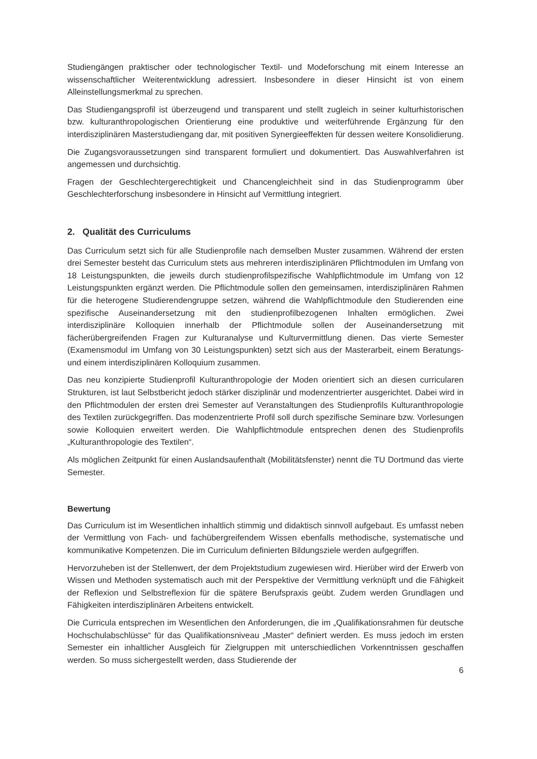Studiengängen praktischer oder technologischer Textil- und Modeforschung mit einem Interesse an wissenschaftlicher Weiterentwicklung adressiert. Insbesondere in dieser Hinsicht ist von einem Alleinstellungsmerkmal zu sprechen.
Das Studiengangsprofil ist überzeugend und transparent und stellt zugleich in seiner kulturhistorischen bzw. kulturanthropologischen Orientierung eine produktive und weiterführende Ergänzung für den interdisziplinären Masterstudiengang dar, mit positiven Synergieeffekten für dessen weitere Konsolidierung.
Die Zugangsvoraussetzungen sind transparent formuliert und dokumentiert. Das Auswahlverfahren ist angemessen und durchsichtig.
Fragen der Geschlechtergerechtigkeit und Chancengleichheit sind in das Studienprogramm über Geschlechterforschung insbesondere in Hinsicht auf Vermittlung integriert.
2. Qualität des Curriculums
Das Curriculum setzt sich für alle Studienprofile nach demselben Muster zusammen. Während der ersten drei Semester besteht das Curriculum stets aus mehreren interdisziplinären Pflichtmodulen im Umfang von 18 Leistungspunkten, die jeweils durch studienprofilspezifische Wahlpflichtmodule im Umfang von 12 Leistungspunkten ergänzt werden. Die Pflichtmodule sollen den gemeinsamen, interdisziplinären Rahmen für die heterogene Studierendengruppe setzen, während die Wahlpflichtmodule den Studierenden eine spezifische Auseinandersetzung mit den studienprofilbezogenen Inhalten ermöglichen. Zwei interdisziplinäre Kolloquien innerhalb der Pflichtmodule sollen der Auseinandersetzung mit fächerübergreifenden Fragen zur Kulturanalyse und Kulturvermittlung dienen. Das vierte Semester (Examensmodul im Umfang von 30 Leistungspunkten) setzt sich aus der Masterarbeit, einem Beratungs- und einem interdisziplinären Kolloquium zusammen.
Das neu konzipierte Studienprofil Kulturanthropologie der Moden orientiert sich an diesen curricularen Strukturen, ist laut Selbstbericht jedoch stärker disziplinär und modenzentrierter ausgerichtet. Dabei wird in den Pflichtmodulen der ersten drei Semester auf Veranstaltungen des Studienprofils Kulturanthropologie des Textilen zurückgegriffen. Das modenzentrierte Profil soll durch spezifische Seminare bzw. Vorlesungen sowie Kolloquien erweitert werden. Die Wahlpflichtmodule entsprechen denen des Studienprofils „Kulturanthropologie des Textilen“.
Als möglichen Zeitpunkt für einen Auslandsaufenthalt (Mobilitätsfenster) nennt die TU Dortmund das vierte Semester.
Bewertung
Das Curriculum ist im Wesentlichen inhaltlich stimmig und didaktisch sinnvoll aufgebaut. Es umfasst neben der Vermittlung von Fach- und fachübergreifendem Wissen ebenfalls methodische, systematische und kommunikative Kompetenzen. Die im Curriculum definierten Bildungsziele werden aufgegriffen.
Hervorzuheben ist der Stellenwert, der dem Projektstudium zugewiesen wird. Hierüber wird der Erwerb von Wissen und Methoden systematisch auch mit der Perspektive der Vermittlung verknüpft und die Fähigkeit der Reflexion und Selbstreflexion für die spätere Berufspraxis geübt. Zudem werden Grundlagen und Fähigkeiten interdisziplinären Arbeitens entwickelt.
Die Curricula entsprechen im Wesentlichen den Anforderungen, die im „Qualifikationsrahmen für deutsche Hochschulabschlüsse“ für das Qualifikationsniveau „Master“ definiert werden. Es muss jedoch im ersten Semester ein inhaltlicher Ausgleich für Zielgruppen mit unterschiedlichen Vorkenntnissen geschaffen werden. So muss sichergestellt werden, dass Studierende der
6